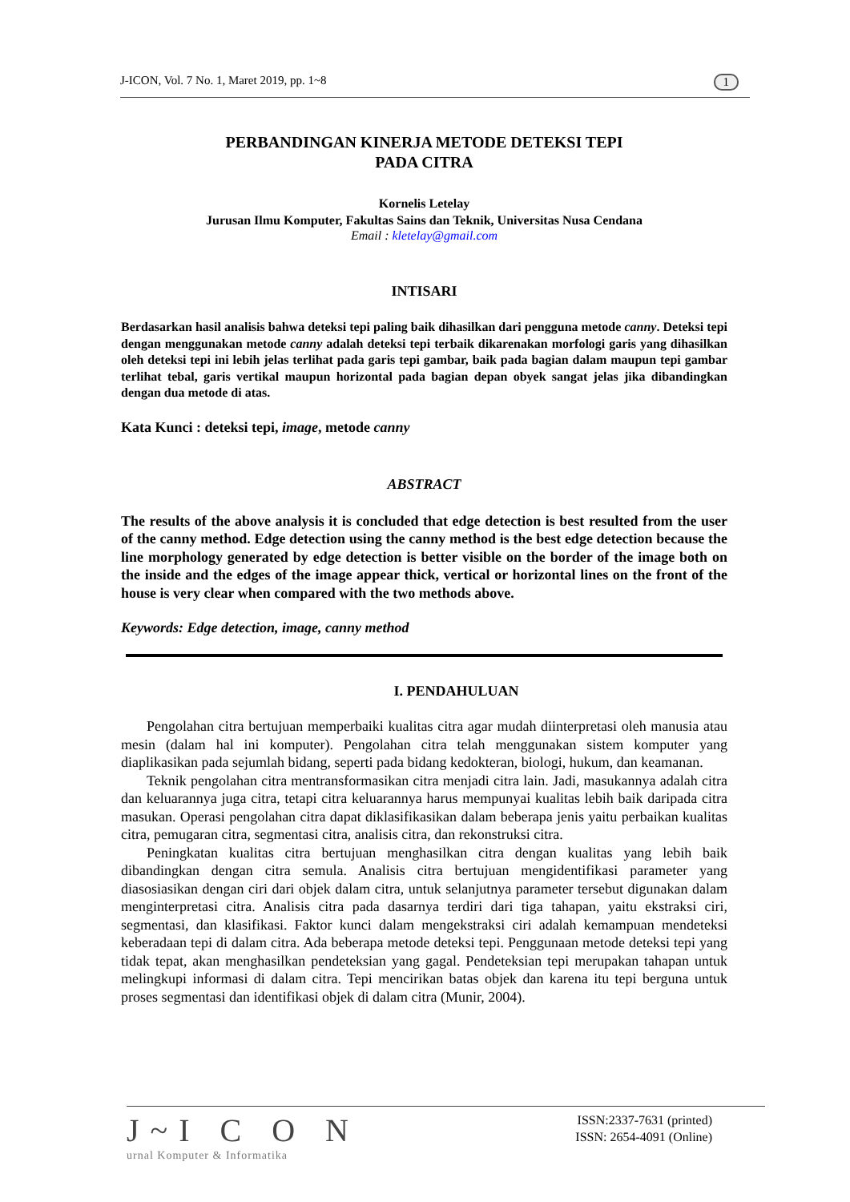J-ICON, Vol. 7 No. 1, Maret 2019, pp. 1~8 1
PERBANDINGAN KINERJA METODE DETEKSI TEPI
PADA CITRA
Kornelis Letelay
Jurusan Ilmu Komputer, Fakultas Sains dan Teknik, Universitas Nusa Cendana
Email : kletelay@gmail.com
INTISARI
Berdasarkan hasil analisis bahwa deteksi tepi paling baik dihasilkan dari pengguna metode canny. Deteksi tepi dengan menggunakan metode canny adalah deteksi tepi terbaik dikarenakan morfologi garis yang dihasilkan oleh deteksi tepi ini lebih jelas terlihat pada garis tepi gambar, baik pada bagian dalam maupun tepi gambar terlihat tebal, garis vertikal maupun horizontal pada bagian depan obyek sangat jelas jika dibandingkan dengan dua metode di atas.
Kata Kunci : deteksi tepi, image, metode canny
ABSTRACT
The results of the above analysis it is concluded that edge detection is best resulted from the user of the canny method. Edge detection using the canny method is the best edge detection because the line morphology generated by edge detection is better visible on the border of the image both on the inside and the edges of the image appear thick, vertical or horizontal lines on the front of the house is very clear when compared with the two methods above.
Keywords: Edge detection, image, canny method
I. PENDAHULUAN
Pengolahan citra bertujuan memperbaiki kualitas citra agar mudah diinterpretasi oleh manusia atau mesin (dalam hal ini komputer). Pengolahan citra telah menggunakan sistem komputer yang diaplikasikan pada sejumlah bidang, seperti pada bidang kedokteran, biologi, hukum, dan keamanan.
Teknik pengolahan citra mentransformasikan citra menjadi citra lain. Jadi, masukannya adalah citra dan keluarannya juga citra, tetapi citra keluarannya harus mempunyai kualitas lebih baik daripada citra masukan. Operasi pengolahan citra dapat diklasifikasikan dalam beberapa jenis yaitu perbaikan kualitas citra, pemugaran citra, segmentasi citra, analisis citra, dan rekonstruksi citra.
Peningkatan kualitas citra bertujuan menghasilkan citra dengan kualitas yang lebih baik dibandingkan dengan citra semula. Analisis citra bertujuan mengidentifikasi parameter yang diasosiasikan dengan ciri dari objek dalam citra, untuk selanjutnya parameter tersebut digunakan dalam menginterpretasi citra. Analisis citra pada dasarnya terdiri dari tiga tahapan, yaitu ekstraksi ciri, segmentasi, dan klasifikasi. Faktor kunci dalam mengekstraksi ciri adalah kemampuan mendeteksi keberadaan tepi di dalam citra. Ada beberapa metode deteksi tepi. Penggunaan metode deteksi tepi yang tidak tepat, akan menghasilkan pendeteksian yang gagal. Pendeteksian tepi merupakan tahapan untuk melingkupi informasi di dalam citra. Tepi mencirikan batas objek dan karena itu tepi berguna untuk proses segmentasi dan identifikasi objek di dalam citra (Munir, 2004).
J~I C O N
urnal Komputer & Informatika
ISSN:2337-7631 (printed)
ISSN: 2654-4091 (Online)